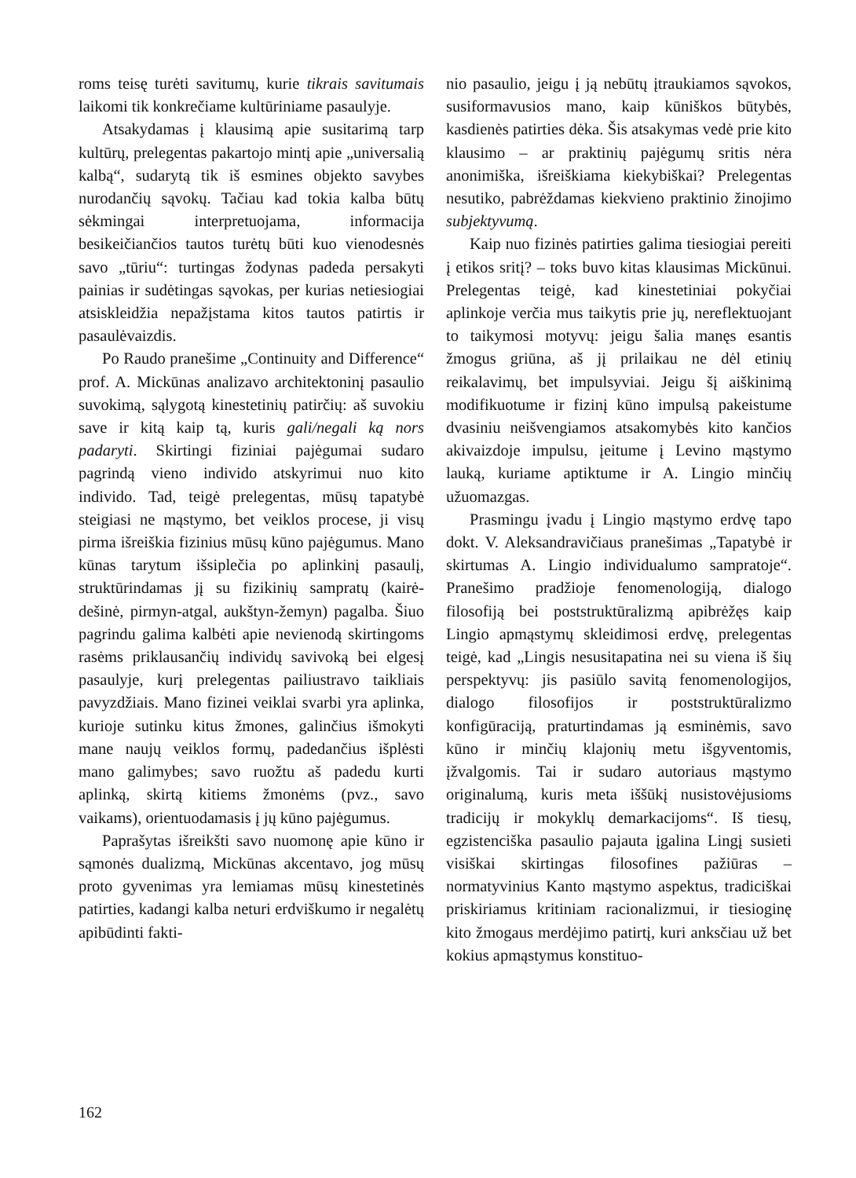roms teisę turėti savitumų, kurie tikrais savitumais laikomi tik konkrečiame kultūriniame pasaulyje.
Atsakydamas į klausimą apie susitarimą tarp kultūrų, prelegentas pakartojo mintį apie „universalią kalbą“, sudarytą tik iš esmines objekto savybes nurodančių sąvokų. Tačiau kad tokia kalba būtų sėkmingai interpretuojama, informacija besikeičiančios tautos turėtų būti kuo vienodesnės savo „tūriu“: turtingas žodynas padeda persakyti painias ir sudėtingas sąvokas, per kurias netiesiogiai atsiskleidžia nepažįstama kitos tautos patirtis ir pasaulėvaizdis.
Po Raudo pranešime „Continuity and Difference“ prof. A. Mickūnas analizavo architektoninį pasaulio suvokimą, sąlygotą kinestetinių patirčių: aš suvokiu save ir kitą kaip tą, kuris gali/negali ką nors padaryti. Skirtingi fiziniai pajėgumai sudaro pagrindą vieno individo atskyrimui nuo kito individo. Tad, teigė prelegentas, mūsų tapatybė steigiasi ne mąstymo, bet veiklos procese, ji visų pirma išreiškia fizinius mūsų kūno pajėgumus. Mano kūnas tarytum išsiplečia po aplinkinį pasaulį, struktūrindamas jį su fizikinių sampratų (kairė-dešinė, pirmyn-atgal, aukštyn-žemyn) pagalba. Šiuo pagrindu galima kalbėti apie nevienodą skirtingoms rasėms priklausančių individų savivoką bei elgesį pasaulyje, kurį prelegentas pailiustravo taikliais pavyzdžiais. Mano fizinei veiklai svarbi yra aplinka, kurioje sutinku kitus žmones, galinčius išmokyti mane naujų veiklos formų, padedančius išplėsti mano galimybes; savo ruožtu aš padedu kurti aplinką, skirtą kitiems žmonėms (pvz., savo vaikams), orientuodamasis į jų kūno pajėgumus.
Paprašytas išreikšti savo nuomonę apie kūno ir sąmonės dualizmą, Mickūnas akcentavo, jog mūsų proto gyvenimas yra lemiamas mūsų kinestetinės patirties, kadangi kalba neturi erdviškumo ir negalėtų apibūdinti fakti-
nio pasaulio, jeigu į ją nebūtų įtraukiamos sąvokos, susiformavusios mano, kaip kūniškos būtybės, kasdienės patirties dėka. Šis atsakymas vedė prie kito klausimo – ar praktinių pajėgumų sritis nėra anonimiška, išreiškiama kiekybiškai? Prelegentas nesutiko, pabrėždamas kiekvieno praktinio žinojimo subjektyvumą.
Kaip nuo fizinės patirties galima tiesiogiai pereiti į etikos sritį? – toks buvo kitas klausimas Mickūnui. Prelegentas teigė, kad kinestetiniai pokyčiai aplinkoje verčia mus taikytis prie jų, nereflektuojant to taikymosi motyvų: jeigu šalia manęs esantis žmogus griūna, aš jį prilaikau ne dėl etinių reikalavimų, bet impulsyviai. Jeigu šį aiškinimą modifikuotume ir fizinį kūno impulsą pakeistume dvasiniu neišvengiamos atsakomybės kito kančios akivaizdoje impulsu, įeitume į Levino mąstymo lauką, kuriame aptiktume ir A. Lingio minčių užuomazgas.
Prasmingu įvadu į Lingio mąstymo erdvę tapo dokt. V. Aleksandravičiaus pranešimas „Tapatybė ir skirtumas A. Lingio individualumo sampratoje“. Pranešimo pradžioje fenomenologiją, dialogo filosofiją bei poststruktūralizmą apibrėžęs kaip Lingio apmąstymų skleidimosi erdvę, prelegentas teigė, kad „Lingis nesusitapatina nei su viena iš šių perspektyvų: jis pasiūlo savitą fenomenologijos, dialogo filosofijos ir poststruktūralizmo konfigūraciją, praturtindamas ją esminėmis, savo kūno ir minčių klajonių metu išgyventomis, įžvalgomis. Tai ir sudaro autoriaus mąstymo originalumą, kuris meta iššūkį nusistovėjusioms tradicijų ir mokyklų demarkacijoms“. Iš tiesų, egzistenciška pasaulio pajauta įgalina Lingį susieti visiškai skirtingas filosofines pažiūras – normatyvinius Kanto mąstymo aspektus, tradiciškai priskiriamus kritiniam racionalizmui, ir tiesioginę kito žmogaus merdėjimo patirtį, kuri anksčiau už bet kokius apmąstymus konstituo-
162